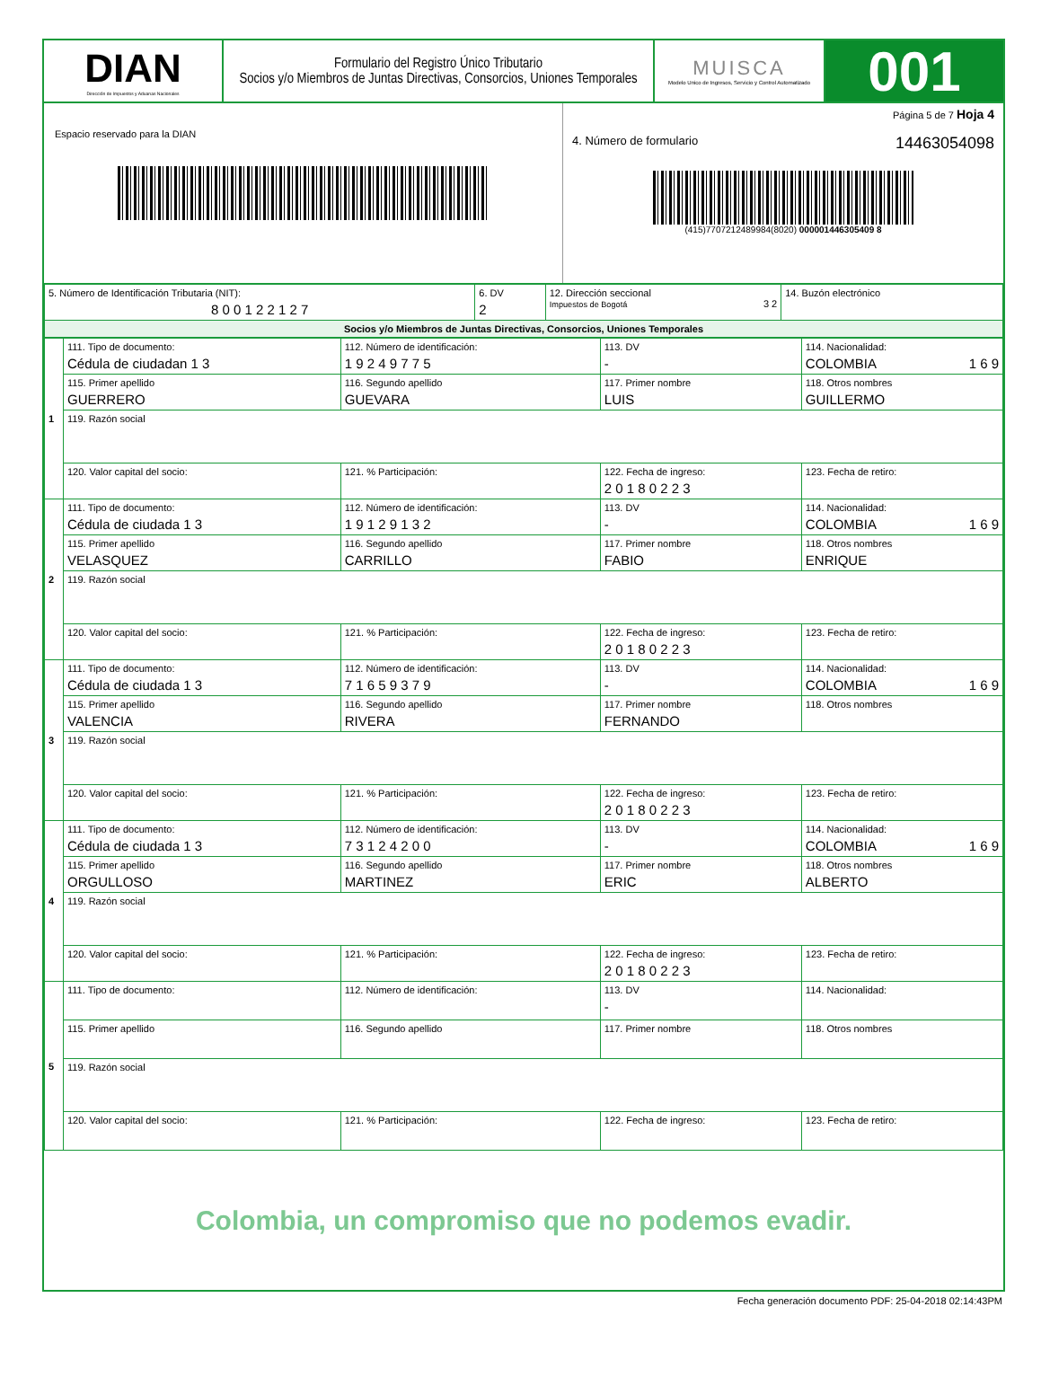DIAN
Dirección de Impuestos y Aduanas Nacionales
Formulario del Registro Único Tributario
Socios y/o Miembros de Juntas Directivas, Consorcios, Uniones Temporales
MUISCA
Modelo Unico de Ingresos, Servicio y Control Automatizado
001
Espacio reservado para la DIAN
Página 5 de 7 Hoja 4
4. Número de formulario 14463054098
(415)7707212489984(8020) 000001446305409 8
| 5. Número de Identificación Tributaria (NIT): 8 0 0 1 2 2 1 2 7 | 6. DV 2 | 12. Dirección seccional Impuestos de Bogotá 3 2 | 14. Buzón electrónico |
| Socios y/o Miembros de Juntas Directivas, Consorcios, Uniones Temporales | | | |
| 1 | 111. Tipo de documento: Cédula de ciudadan 1 3 | 112. Número de identificación: 1 9 2 4 9 7 7 5 | | 113. DV - | 114. Nacionalidad: COLOMBIA 1 6 9 |
| | 115. Primer apellido GUERRERO | 116. Segundo apellido GUEVARA | 117. Primer nombre LUIS | | 118. Otros nombres GUILLERMO |
| | 119. Razón social | | | | |
| | 120. Valor capital del socio: | 121. % Participación: | 122. Fecha de ingreso: 2 0 1 8 0 2 2 3 | | 123. Fecha de retiro: |
| 2 | 111. Tipo de documento: Cédula de ciudada 1 3 | 112. Número de identificación: 1 9 1 2 9 1 3 2 | | 113. DV - | 114. Nacionalidad: COLOMBIA 1 6 9 |
| | 115. Primer apellido VELASQUEZ | 116. Segundo apellido CARRILLO | 117. Primer nombre FABIO | | 118. Otros nombres ENRIQUE |
| | 119. Razón social | | | | |
| | 120. Valor capital del socio: | 121. % Participación: | 122. Fecha de ingreso: 2 0 1 8 0 2 2 3 | | 123. Fecha de retiro: |
| 3 | 111. Tipo de documento: Cédula de ciudada 1 3 | 112. Número de identificación: 7 1 6 5 9 3 7 9 | | 113. DV - | 114. Nacionalidad: COLOMBIA 1 6 9 |
| | 115. Primer apellido VALENCIA | 116. Segundo apellido RIVERA | 117. Primer nombre FERNANDO | | 118. Otros nombres |
| | 119. Razón social | | | | |
| | 120. Valor capital del socio: | 121. % Participación: | 122. Fecha de ingreso: 2 0 1 8 0 2 2 3 | | 123. Fecha de retiro: |
| 4 | 111. Tipo de documento: Cédula de ciudada 1 3 | 112. Número de identificación: 7 3 1 2 4 2 0 0 | | 113. DV - | 114. Nacionalidad: COLOMBIA 1 6 9 |
| | 115. Primer apellido ORGULLOSO | 116. Segundo apellido MARTINEZ | 117. Primer nombre ERIC | | 118. Otros nombres ALBERTO |
| | 119. Razón social | | | | |
| | 120. Valor capital del socio: | 121. % Participación: | 122. Fecha de ingreso: 2 0 1 8 0 2 2 3 | | 123. Fecha de retiro: |
| 5 | 111. Tipo de documento: | 112. Número de identificación: | | 113. DV - | 114. Nacionalidad: |
| | 115. Primer apellido | 116. Segundo apellido | 117. Primer nombre | | 118. Otros nombres |
| | 119. Razón social | | | | |
| | 120. Valor capital del socio: | 121. % Participación: | 122. Fecha de ingreso: | | 123. Fecha de retiro: |
Colombia, un compromiso que no podemos evadir.
Fecha generación documento PDF: 25-04-2018 02:14:43PM